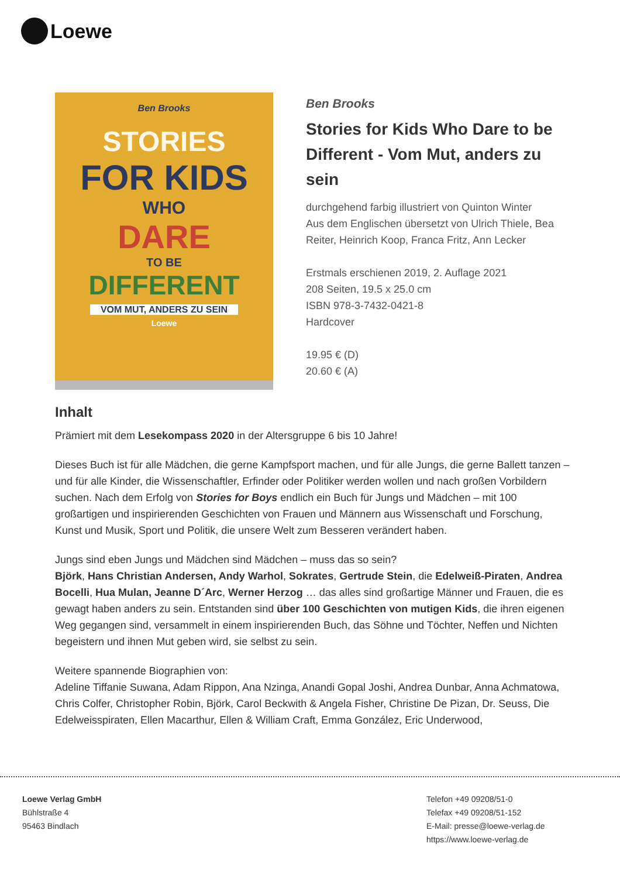Loewe
Ben Brooks
STORIES
FOR KIDS
WHO
DARE
TO BE
DIFFERENT
VOM MUT, ANDERS ZU SEIN
Loewe
Ben Brooks
Stories for Kids Who Dare to be Different - Vom Mut, anders zu sein
durchgehend farbig illustriert von Quinton Winter
Aus dem Englischen übersetzt von Ulrich Thiele, Bea Reiter, Heinrich Koop, Franca Fritz, Ann Lecker
Erstmals erschienen 2019, 2. Auflage 2021
208 Seiten, 19.5 x 25.0 cm
ISBN 978-3-7432-0421-8
Hardcover
19.95 € (D)
20.60 € (A)
Inhalt
Prämiert mit dem Lesekompass 2020 in der Altersgruppe 6 bis 10 Jahre!
Dieses Buch ist für alle Mädchen, die gerne Kampfsport machen, und für alle Jungs, die gerne Ballett tanzen – und für alle Kinder, die Wissenschaftler, Erfinder oder Politiker werden wollen und nach großen Vorbildern suchen. Nach dem Erfolg von Stories for Boys endlich ein Buch für Jungs und Mädchen – mit 100 großartigen und inspirierenden Geschichten von Frauen und Männern aus Wissenschaft und Forschung, Kunst und Musik, Sport und Politik, die unsere Welt zum Besseren verändert haben.
Jungs sind eben Jungs und Mädchen sind Mädchen – muss das so sein?
Björk, Hans Christian Andersen, Andy Warhol, Sokrates, Gertrude Stein, die Edelweiß-Piraten, Andrea Bocelli, Hua Mulan, Jeanne D´Arc, Werner Herzog … das alles sind großartige Männer und Frauen, die es gewagt haben anders zu sein. Entstanden sind über 100 Geschichten von mutigen Kids, die ihren eigenen Weg gegangen sind, versammelt in einem inspirierenden Buch, das Söhne und Töchter, Neffen und Nichten begeistern und ihnen Mut geben wird, sie selbst zu sein.
Weitere spannende Biographien von:
Adeline Tiffanie Suwana, Adam Rippon, Ana Nzinga, Anandi Gopal Joshi, Andrea Dunbar, Anna Achmatowa, Chris Colfer, Christopher Robin, Björk, Carol Beckwith & Angela Fisher, Christine De Pizan, Dr. Seuss, Die Edelweisspiraten, Ellen Macarthur, Ellen & William Craft, Emma González, Eric Underwood,
Loewe Verlag GmbH
Bühlstraße 4
95463 Bindlach
Telefon +49 09208/51-0
Telefax +49 09208/51-152
E-Mail: presse@loewe-verlag.de
https://www.loewe-verlag.de